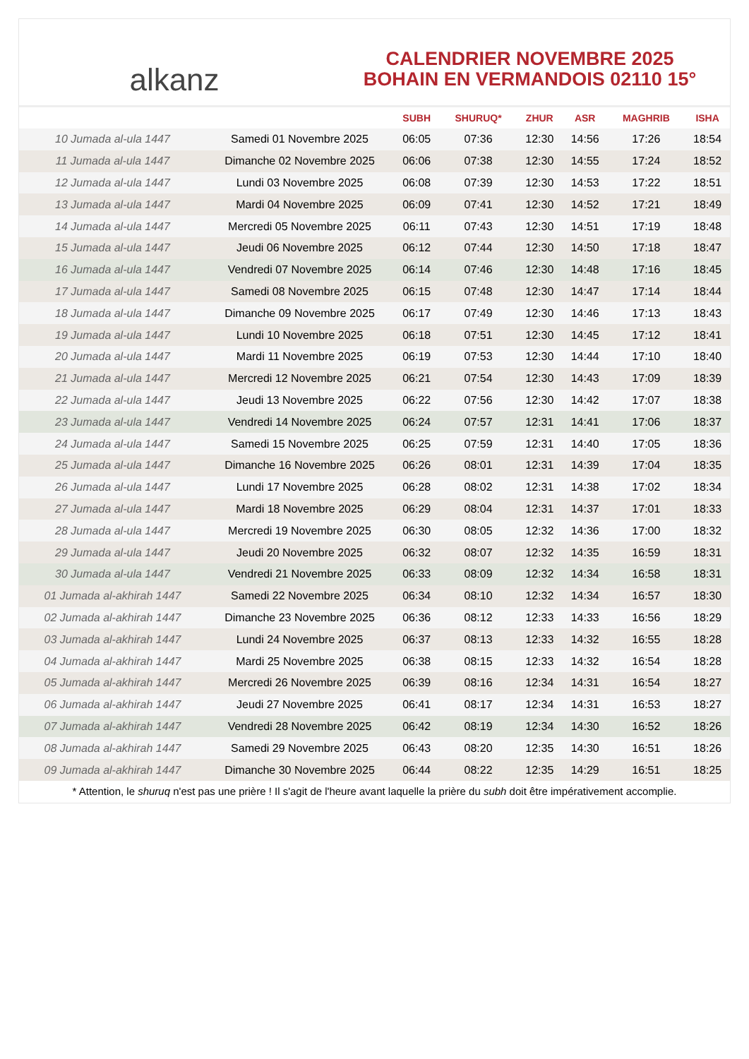alkanz
CALENDRIER NOVEMBRE 2025
BOHAIN EN VERMANDOIS 02110 15°
| | | SUBH | SHURUQ* | ZHUR | ASR | MAGHRIB | ISHA |
| --- | --- | --- | --- | --- | --- | --- | --- |
| 10 Jumada al-ula 1447 | Samedi 01 Novembre 2025 | 06:05 | 07:36 | 12:30 | 14:56 | 17:26 | 18:54 |
| 11 Jumada al-ula 1447 | Dimanche 02 Novembre 2025 | 06:06 | 07:38 | 12:30 | 14:55 | 17:24 | 18:52 |
| 12 Jumada al-ula 1447 | Lundi 03 Novembre 2025 | 06:08 | 07:39 | 12:30 | 14:53 | 17:22 | 18:51 |
| 13 Jumada al-ula 1447 | Mardi 04 Novembre 2025 | 06:09 | 07:41 | 12:30 | 14:52 | 17:21 | 18:49 |
| 14 Jumada al-ula 1447 | Mercredi 05 Novembre 2025 | 06:11 | 07:43 | 12:30 | 14:51 | 17:19 | 18:48 |
| 15 Jumada al-ula 1447 | Jeudi 06 Novembre 2025 | 06:12 | 07:44 | 12:30 | 14:50 | 17:18 | 18:47 |
| 16 Jumada al-ula 1447 | Vendredi 07 Novembre 2025 | 06:14 | 07:46 | 12:30 | 14:48 | 17:16 | 18:45 |
| 17 Jumada al-ula 1447 | Samedi 08 Novembre 2025 | 06:15 | 07:48 | 12:30 | 14:47 | 17:14 | 18:44 |
| 18 Jumada al-ula 1447 | Dimanche 09 Novembre 2025 | 06:17 | 07:49 | 12:30 | 14:46 | 17:13 | 18:43 |
| 19 Jumada al-ula 1447 | Lundi 10 Novembre 2025 | 06:18 | 07:51 | 12:30 | 14:45 | 17:12 | 18:41 |
| 20 Jumada al-ula 1447 | Mardi 11 Novembre 2025 | 06:19 | 07:53 | 12:30 | 14:44 | 17:10 | 18:40 |
| 21 Jumada al-ula 1447 | Mercredi 12 Novembre 2025 | 06:21 | 07:54 | 12:30 | 14:43 | 17:09 | 18:39 |
| 22 Jumada al-ula 1447 | Jeudi 13 Novembre 2025 | 06:22 | 07:56 | 12:30 | 14:42 | 17:07 | 18:38 |
| 23 Jumada al-ula 1447 | Vendredi 14 Novembre 2025 | 06:24 | 07:57 | 12:31 | 14:41 | 17:06 | 18:37 |
| 24 Jumada al-ula 1447 | Samedi 15 Novembre 2025 | 06:25 | 07:59 | 12:31 | 14:40 | 17:05 | 18:36 |
| 25 Jumada al-ula 1447 | Dimanche 16 Novembre 2025 | 06:26 | 08:01 | 12:31 | 14:39 | 17:04 | 18:35 |
| 26 Jumada al-ula 1447 | Lundi 17 Novembre 2025 | 06:28 | 08:02 | 12:31 | 14:38 | 17:02 | 18:34 |
| 27 Jumada al-ula 1447 | Mardi 18 Novembre 2025 | 06:29 | 08:04 | 12:31 | 14:37 | 17:01 | 18:33 |
| 28 Jumada al-ula 1447 | Mercredi 19 Novembre 2025 | 06:30 | 08:05 | 12:32 | 14:36 | 17:00 | 18:32 |
| 29 Jumada al-ula 1447 | Jeudi 20 Novembre 2025 | 06:32 | 08:07 | 12:32 | 14:35 | 16:59 | 18:31 |
| 30 Jumada al-ula 1447 | Vendredi 21 Novembre 2025 | 06:33 | 08:09 | 12:32 | 14:34 | 16:58 | 18:31 |
| 01 Jumada al-akhirah 1447 | Samedi 22 Novembre 2025 | 06:34 | 08:10 | 12:32 | 14:34 | 16:57 | 18:30 |
| 02 Jumada al-akhirah 1447 | Dimanche 23 Novembre 2025 | 06:36 | 08:12 | 12:33 | 14:33 | 16:56 | 18:29 |
| 03 Jumada al-akhirah 1447 | Lundi 24 Novembre 2025 | 06:37 | 08:13 | 12:33 | 14:32 | 16:55 | 18:28 |
| 04 Jumada al-akhirah 1447 | Mardi 25 Novembre 2025 | 06:38 | 08:15 | 12:33 | 14:32 | 16:54 | 18:28 |
| 05 Jumada al-akhirah 1447 | Mercredi 26 Novembre 2025 | 06:39 | 08:16 | 12:34 | 14:31 | 16:54 | 18:27 |
| 06 Jumada al-akhirah 1447 | Jeudi 27 Novembre 2025 | 06:41 | 08:17 | 12:34 | 14:31 | 16:53 | 18:27 |
| 07 Jumada al-akhirah 1447 | Vendredi 28 Novembre 2025 | 06:42 | 08:19 | 12:34 | 14:30 | 16:52 | 18:26 |
| 08 Jumada al-akhirah 1447 | Samedi 29 Novembre 2025 | 06:43 | 08:20 | 12:35 | 14:30 | 16:51 | 18:26 |
| 09 Jumada al-akhirah 1447 | Dimanche 30 Novembre 2025 | 06:44 | 08:22 | 12:35 | 14:29 | 16:51 | 18:25 |
* Attention, le shuruq n'est pas une prière ! Il s'agit de l'heure avant laquelle la prière du subh doit être impérativement accomplie.